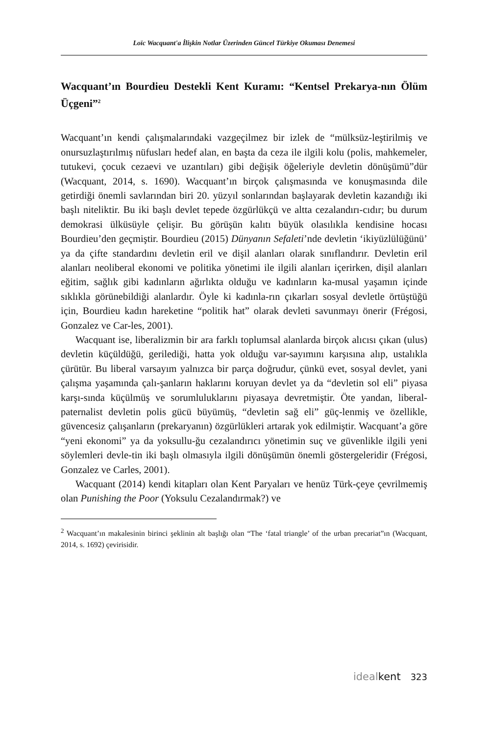Loïc Wacquant'a İlişkin Notlar Üzerinden Güncel Türkiye Okuması Denemesi
Wacquant’ın Bourdieu Destekli Kent Kuramı: “Kentsel Prekarya-nın Ölüm Üçgeni”<sup>2</sup>
Wacquant’ın kendi çalışmalarındaki vazgeçilmez bir izlek de “mülksüz-leştirilmiş ve onursuzlaştırılmış nüfusları hedef alan, en başta da ceza ile ilgili kolu (polis, mahkemeler, tutukevi, çocuk cezaevi ve uzantıları) gibi değişik öğeleriyle devletin dönüşümü”dür (Wacquant, 2014, s. 1690). Wacquant’ın birçok çalışmasında ve konuşmasında dile getirdiği önemli savlarından biri 20. yüzyıl sonlarından başlayarak devletin kazandığı iki başlı niteliktir. Bu iki başlı devlet tepede özgürlükçü ve altta cezalandırı-cıdır; bu durum demokrasi ülküsüyle çelişir. Bu görüşün kalıtı büyük olasılıkla kendisine hocası Bourdieu’den geçmiştir. Bourdieu (2015) Dünyanın Sefaleti’nde devletin ‘ikiyüzlülüğünü’ ya da çifte standardını devletin eril ve dişil alanları olarak sınıflandırır. Devletin eril alanları neoliberal ekonomi ve politika yönetimi ile ilgili alanları içerirken, dişil alanları eğitim, sağlık gibi kadınların ağırlıkta olduğu ve kadınların ka-musal yaşamın içinde sıklıkla görünebildiği alanlardır. Öyle ki kadınla-rın çıkarları sosyal devletle örtüştüğü için, Bourdieu kadın hareketine “politik hat” olarak devleti savunmayı önerir (Frégosi, Gonzalez ve Car-les, 2001).
Wacquant ise, liberalizmin bir ara farklı toplumsal alanlarda birçok alıcısı çıkan (ulus) devletin küçüldüğü, gerilediği, hatta yok olduğu var-sayımını karşısına alıp, ustalıkla çürütür. Bu liberal varsayım yalnızca bir parça doğrudur, çünkü evet, sosyal devlet, yani çalışma yaşamında çalı-şanların haklarını koruyan devlet ya da “devletin sol eli” piyasa karşı-sında küçülmüş ve sorumluluklarını piyasaya devretmiştir. Öte yandan, liberal-paternalist devletin polis gücü büyümüş, “devletin sağ eli” güç-lenmiş ve özellikle, güvencesiz çalışanların (prekaryanın) özgürlükleri artarak yok edilmiştir. Wacquant’a göre “yeni ekonomi” ya da yoksullu-ğu cezalandırıcı yönetimin suç ve güvenlikle ilgili yeni söylemleri devle-tin iki başlı olmasıyla ilgili dönüşümün önemli göstergeleridir (Frégosi, Gonzalez ve Carles, 2001).
Wacquant (2014) kendi kitapları olan Kent Paryaları ve henüz Türk-çeye çevrilmemiş olan Punishing the Poor (Yoksulu Cezalandırmak?) ve
<sup>2</sup> Wacquant’ın makalesinin birinci şeklinin alt başlığı olan “The ‘fatal triangle’ of the urban precariat”ın (Wacquant, 2014, s. 1692) çevirisidir.
idealkent 323